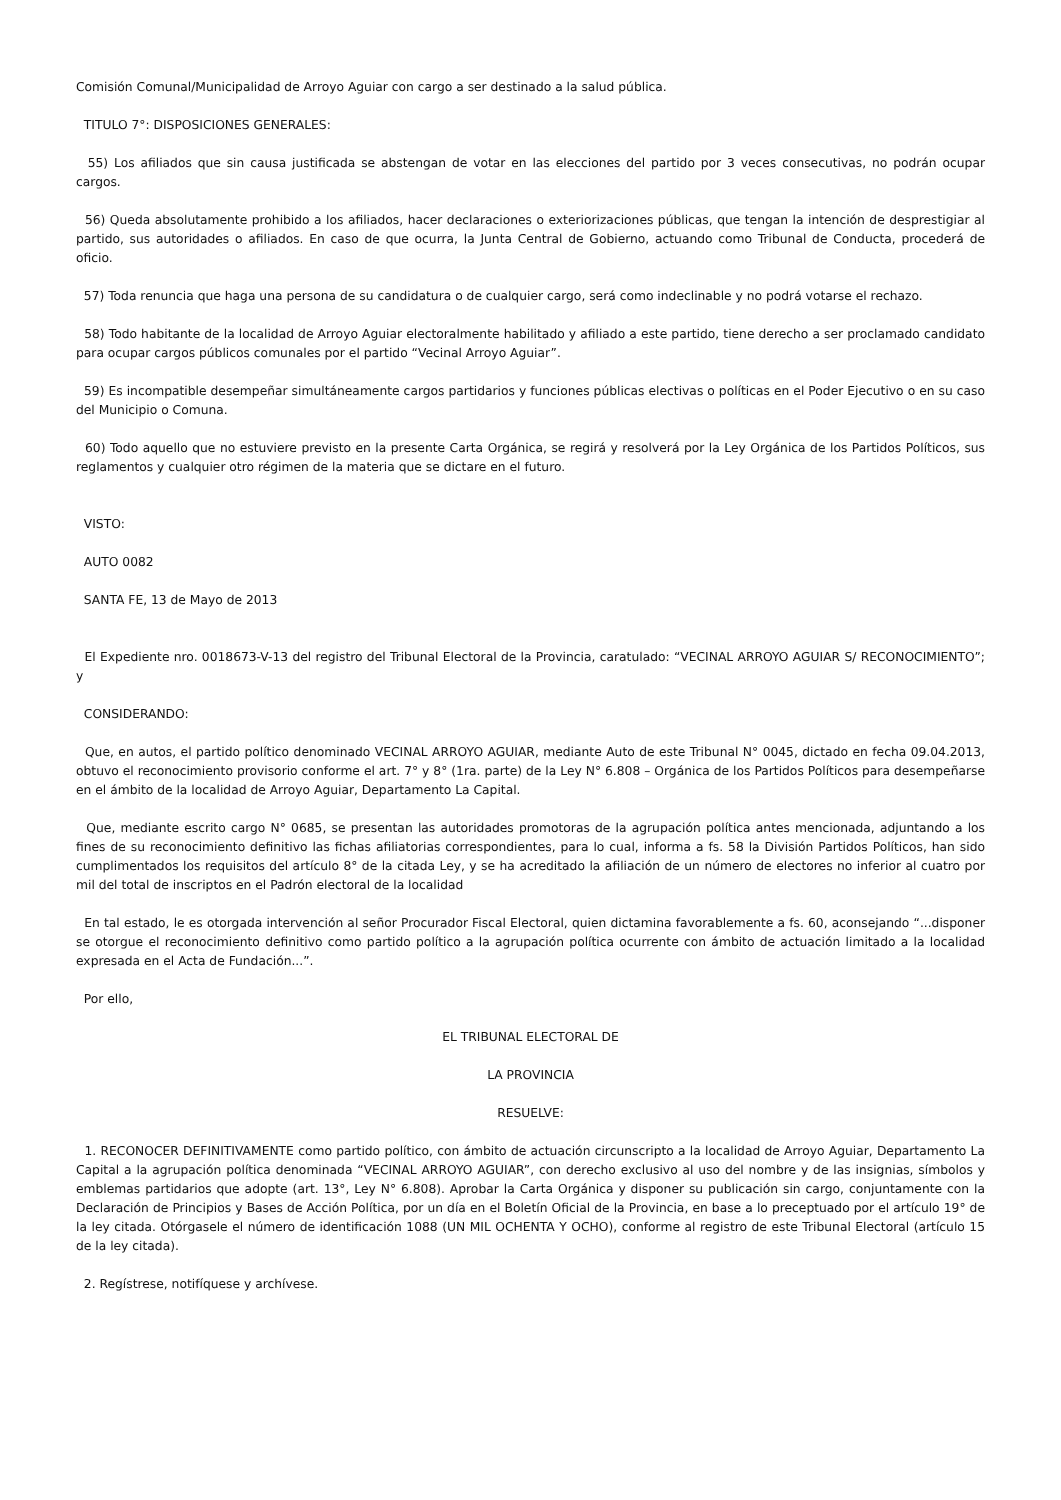Comisión Comunal/Municipalidad de Arroyo Aguiar con cargo a ser destinado a la salud pública.
TITULO 7°: DISPOSICIONES GENERALES:
55) Los afiliados que sin causa justificada se abstengan de votar en las elecciones del partido por 3 veces consecutivas, no podrán ocupar cargos.
56) Queda absolutamente prohibido a los afiliados, hacer declaraciones o exteriorizaciones públicas, que tengan la intención de desprestigiar al partido, sus autoridades o afiliados. En caso de que ocurra, la Junta Central de Gobierno, actuando como Tribunal de Conducta, procederá de oficio.
57) Toda renuncia que haga una persona de su candidatura o de cualquier cargo, será como indeclinable y no podrá votarse el rechazo.
58) Todo habitante de la localidad de Arroyo Aguiar electoralmente habilitado y afiliado a este partido, tiene derecho a ser proclamado candidato para ocupar cargos públicos comunales por el partido “Vecinal Arroyo Aguiar”.
59) Es incompatible desempeñar simultáneamente cargos partidarios y funciones públicas electivas o políticas en el Poder Ejecutivo o en su caso del Municipio o Comuna.
60) Todo aquello que no estuviere previsto en la presente Carta Orgánica, se regirá y resolverá por la Ley Orgánica de los Partidos Políticos, sus reglamentos y cualquier otro régimen de la materia que se dictare en el futuro.
VISTO:
AUTO 0082
SANTA FE, 13 de Mayo de 2013
El Expediente nro. 0018673-V-13 del registro del Tribunal Electoral de la Provincia, caratulado: “VECINAL ARROYO AGUIAR S/ RECONOCIMIENTO”; y
CONSIDERANDO:
Que, en autos, el partido político denominado VECINAL ARROYO AGUIAR, mediante Auto de este Tribunal N° 0045, dictado en fecha 09.04.2013, obtuvo el reconocimiento provisorio conforme el art. 7° y 8° (1ra. parte) de la Ley N° 6.808 – Orgánica de los Partidos Políticos para desempeñarse en el ámbito de la localidad de Arroyo Aguiar, Departamento La Capital.
Que, mediante escrito cargo N° 0685, se presentan las autoridades promotoras de la agrupación política antes mencionada, adjuntando a los fines de su reconocimiento definitivo las fichas afiliatorias correspondientes, para lo cual, informa a fs. 58 la División Partidos Políticos, han sido cumplimentados los requisitos del artículo 8° de la citada Ley, y se ha acreditado la afiliación de un número de electores no inferior al cuatro por mil del total de inscriptos en el Padrón electoral de la localidad
En tal estado, le es otorgada intervención al señor Procurador Fiscal Electoral, quien dictamina favorablemente a fs. 60, aconsejando “...disponer se otorgue el reconocimiento definitivo como partido político a la agrupación política ocurrente con ámbito de actuación limitado a la localidad expresada en el Acta de Fundación...”.
Por ello,
EL TRIBUNAL ELECTORAL DE
LA PROVINCIA
RESUELVE:
1. RECONOCER DEFINITIVAMENTE como partido político, con ámbito de actuación circunscripto a la localidad de Arroyo Aguiar, Departamento La Capital a la agrupación política denominada “VECINAL ARROYO AGUIAR”, con derecho exclusivo al uso del nombre y de las insignias, símbolos y emblemas partidarios que adopte (art. 13°, Ley N° 6.808). Aprobar la Carta Orgánica y disponer su publicación sin cargo, conjuntamente con la Declaración de Principios y Bases de Acción Política, por un día en el Boletín Oficial de la Provincia, en base a lo preceptuado por el artículo 19° de la ley citada. Otórgasele el número de identificación 1088 (UN MIL OCHENTA Y OCHO), conforme al registro de este Tribunal Electoral (artículo 15 de la ley citada).
2. Regístrese, notifíquese y archívese.